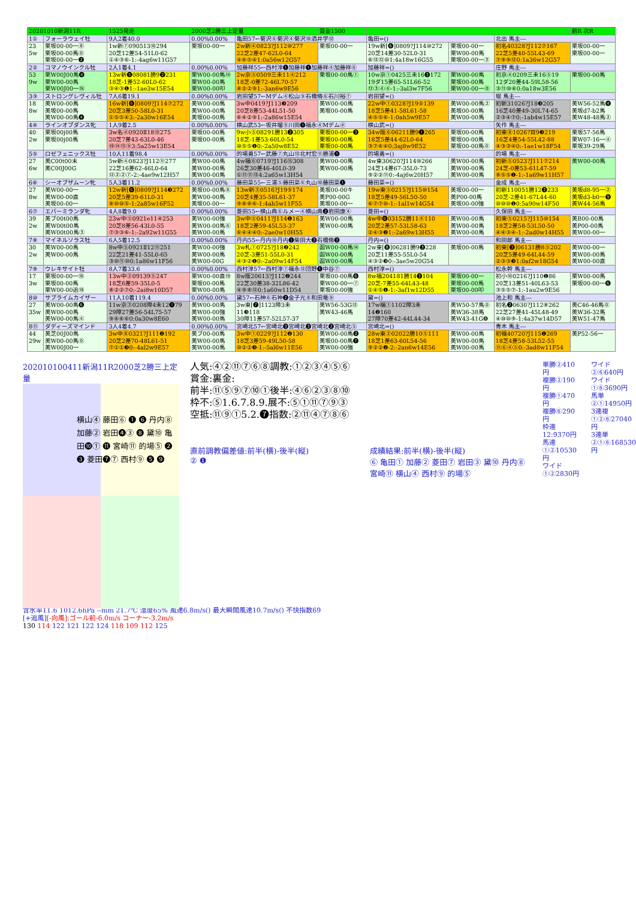| 20201010新潟11R | | 1525発走 | 2000芝2勝三上定量 | | 賞金1500 | | | | 前R 次R |
| 1① | フォーラウェイ牡 | 9人2着40.0 | 0.00%0.00% | 亀田57←菊沢⑥菊沢④菊沢⑩酒井学⑫ | | 亀田=() | | 北出 馬主--- | |
| 23 5w | 栗坂00-00一⑧ 栗坂00-00馬⓪ 栗坂00-00一❷ | 1w新⑦090513⑩294 20芝12差54-51L0-62 ①④③⑥-1:-4ag6w11G57 | 栗坂00-00一 | 2w新④0823?J112⑩277 22芝2差47-62L0-64 ④⑥⑤④1:0a56w12G57 | 栗坂00-00一 | 19w新[❻]0809?J114⑩272 20芝14差30-52L0-31 ⑥⑬⑫⑩1:4a18w16G55 | 栗坂00-00一 栗W00-00馬 栗坂00-00一③ | 初名40328?J112⑦167 22芝5差40-55L43-69 ⑦⑨⑨⑫0:1a36w12G57 | 栗坂00-00一 栗坂00-00一 |
| 2② | コマノウインクル牡 | 2人1着4.1 | 0.00%0.00% | 加藤祥55←西村淳❶加藤祥❶加藤祥④加藤祥⑥ | | 加藤祥=() | | 庄野 馬主--- | |
| 53 9w | 栗W00J00馬❹ 栗W00-00馬 栗W00J00一⑯ | 13w新❺08081勝9❷231 18芝-1差52-60L0-62 ③④③❶1:-1ae3w15E54 | 栗W00-00馬⑭ 栗W00-00馬 栗W00-00叩 | 2w京⑤0509三未11④212 18芝-0差72-46L70-57 ⑧②②⑨1:-3an6w9E56 | 栗坂00-00馬① | 10w京①0425三未16❸172 19ダ15差65-51L66-52 ⑫③④④-1:-3al3w7F56 | 栗W00-00馬 栗坂00-00馬 栗W00-00一⓪ | 初京④0209三未16⑤19 12ダ20差44-59L58-56 ③⑪⑩⑥0:0a18w3E56 | 栗坂00-00馬 |
| 3③ | ストロングレヴィル牡 | 7人6着19.1 | 0.00%0.00% | 岩田望57←Mデム④松山⑨石橋脩⑥石川裕⑦ | | 岩田望=() | | 堀 馬主--- | |
| 18 8w | 美W00-00馬 美坂00-00馬 美W00-00馬❹ | 16w新[❻]0809?J114⑦272 20芝3差50-58L0-31 ①⑤⑤④3:-2a30w16E54 | 美W00-00馬 美W00-00馬 美坂00-00馬 | 3w中0419?J113❸209 20芝8差53-44L51-50 ⑥④②⑨1:-2a86w15E54 | 美W00-00馬 美坂00-00馬 | 22w中①0328?J19⑤139 18芝5差41-58L61-58 ④⑤⑤⑥-1:0ah5w9E57 | 美W00-00馬② 美坂00-00馬 美W00-00馬 | 初新31026?J18❸205 16芝40差49-30L74-65 ②③④⑦0:-1ab4w15E57 | 美W56-52馬❹ 美坂d7-b2馬 美W48-48馬② |
| 4④ | ラインオブダンス牝 | 1人9着2.5 | 0.00%0.00% | 横山武53←坂井瑠⑨川田❶福永④Mデム④ | | 横山武=() | | 矢作 馬主--- | |
| 40 2w | 栗坂00j00馬 栗坂00j00馬 | 3w名④0920Ⅱ18⑬275 20芝7差43-63L0-46 ⑱⑭⑬⑨3:5a25w13E54 | 栗坂00-00馬 栗坂00-00馬 | 9w小⑤08291勝13❷305 18芝-1差53-60L0-54 ⑩⑤⑤❶0:-2a50w8E52 | 栗坂00-00一❸ 栗坂00-00馬 栗坂00-00馬 | 34w阪⑥06211勝9❶265 18芝5差44-62L0-64 ③⑦⑥④0:3aj8w9E52 | 栗坂00-00馬 栗坂00-00馬 栗坂00-00馬⓪ | 初東⑧1026?Ⅲ9❸219 16芝4差54-55L42-88 ④③③④0:-1ae1w18F54 | 栗坂57-56馬 栗W07-16一④ 栗坂39-29馬 |
| 5⑤ | ロゼフェニックス牡 | 10人11着98.4 | 0.00%0.00% | 的場勇57←武藤⑦丸山⑬北村宏⑪勝浦❶ | | 的場勇=() | | 的場 馬主--- | |
| 27 6w | 美C00t00末 美C00J00G | 5w新④0823?J112⑪277 22芝16差62-46L0-64 ⑫②②⑦-2:-4ae9w12H57 | 美W00-00馬 美W00-00馬 美W00-00馬 | 4w福⑥0719?J116⑮308 26芝30差46-40L0-39 ①⑪⑪⑬4:2a65w13H54 | 美W00-00馬 美W00-00馬 | 4w東30620?J114⑩266 24芝14差67-35L0-73 ⑨②②⑪0:-4aj6w20H57 | 美W00-00馬 美W00-00馬 美W00-00馬 | 初新⑤0523?J111⑦214 24芝-0差53-61L47-59 ⑧⑤⑤❶-1:-1a69w11H57 | 美W00-00馬 |
| 6⑥ | シーオブザムーン牝 | 5人3着11.2 | 0.00%0.00% | 藤田菜55←三浦⑤藤田菜⑥丸山⑩藤田菜❶ | | 藤田菜=() | | 金成 馬主--- | |
| 27 8w | 美W00-00一 美W00-00直 美坂00-00一 | 12w新[❻]0809?J114❸272 20芝5差39-61L0-31 ⑧⑩⑩⑤-1:2a85w16F52 | 美坂00-00馬⑧ 美W00-00馬 美坂00-00一 | 13w新③0516?J19⑤174 20芝4差35-58L61-37 ⑨⑧⑧⑥-1:4ah5w11F55 | 美坂00-00キ 美P00-00G 美坂00-00一 | 19w東⑤0215?J115⑩154 18芝5差49-56L50-50 ⑥⑦⑦⑩-1:-1al1w14G54 | 美坂00-00一 美P00-00馬 美坂00-00強 | 初新110051勝12❷233 20芝-2差41-67L44-60 ⑩⑩⑩❶0:5a90w14F50 | 美坂d8-95一② 美坂d3-b0一❾ 美W44-56馬 |
| 6⑦ | エバーミランダ牝 | 4人8着9.0 | 0.00%0.00% | 菱田55←横山典⑥ルメー④横山典❷岩田康④ | | 菱田=() | | 久保田 馬主--- | |
| 39 2w | 美ブ00t00馬 美W00t00馬 美W00t00馬③ | 23w中⑤0921e11④253 20芝8差56-43L0-55 ⑦③③⑥-1:-2a92w11G55 | 美W00-00強 美W00-00馬⑥ 美W00-00馬 | 3w中⑤0411?J114❶163 18芝2差59-45L53-37 ⑥④④④0:-2ae0w10H55 | 美W00-00馬 美W00-00馬 | 4w中❻03152勝11④110 20芝2差57-53L58-63 ②④③❷1:-2a69w13H55 | 美W00-00馬 美W00-00馬 美W00-00馬 | 初東⑤0215?J115⑩154 18芝2差58-53L50-50 ④④③④-1:-2ad0w14H55 | 美B00-00馬 美P00-00馬 美W00-00一 |
| 7⑧ | マイネルソラス牡 | 6人5着12.5 | 0.00%0.00% | 丹内55←丹内⑩丹内❶柴田大❸石橋脩❸ | | 丹内=() | | 和田郎 馬主--- | |
| 30 2w | 美W00-00馬 美W00-00馬 | 8w中⑤0921Ⅱ12⑪251 22芝21差41-55L0-65 ③⑩⑪⑩0:1a86w11F56 | 美W00-00強 美W00-00馬 美W00-00G | 3w札①0725?J18❷242 20芝-3差51-55L0-31 ④③②❶0:-2a09w14F54 | 函W00-00馬⑭ 函W00-00馬 函W00-00馬 | 2w東[❽]06281勝9❸228 20芝11差55-55L0-54 ④③②❸0:-3ae5w20G54 | 美坂00-00馬 | 初東[❸]06131勝8⑤202 20芝5差49-64L44-59 ②③③❸1:0af2w18G54 | 美W00-00一 美W00-00馬 美W00-00直 |
| 7⑨ | ウレキサイト牡 | 8人7着33.6 | 0.00%0.00% | 西村淳57←西村淳⑦福永⑫団野❶中谷⑦ | | 西村淳=() | | 松永幹 馬主--- | |
| 17 3w | 栗坂00-00一⑩ 栗坂00-00馬 栗W00-00追⑱ | 13w中②09139⑤247 18芝6差59-35L0-5 ⑧②②⑦0:-2ai8w10D57 | 栗W00-00直⑲ 栗坂00-00馬 栗W00-00馬 | 8w阪20613?J112❷244 22芝30差38-32L86-42 ④⑨⑧⑫0:1a60w11D54 | 栗坂00-00馬❻ 栗W00-00一⑦ 栗坂00-00強 | 8w福204181勝14❸104 20芝-7差55-64L43-48 ①④⑤❶-1:-3af1w12D55 | 栗坂00-00一 栗坂00-00馬 栗坂00-00叩 | 初小⑩0216?J110❶86 20芝13差51-40L63-53 ③⑤⑤⑦-1:-1au2w9E56 | 栗W00-00馬 栗坂00-00一❻ |
| 8⑩ | サブライムカイザー | 11人10着119.4 | 0.00%0.00% | 黛57←石神⑥石神❷金子光⑧和田竜⑨ | | 黛=() | | 池上和 馬主--- | |
| 27 35w | 美W00-00馬❻ 美W00-00馬 美W00-00馬④ | 11w京③0208障4未12❶79 29障27差56-54L75-57 ⑨⑥⑥⑥0:0a30w8E60 | 美W00-00馬 美W00-00強 美W00-00馬 | 3w東[❼]1123障3未 11❸118 30障11差57-52L57-37 | 美W56-53G⑫ 美W43-46馬 | 17w福①1102障3未 14❷160 27障70差42-44L44-34 | 美W50-57馬⓪ 美W36-38馬 美W43-41G❽ | 初名❷0630?J112⑧262 22芝27差41-45L48-49 ④⑩⑩⑨-1:4a37w14D57 | 美C46-46馬⓪ 美W36-32馬 美W51-47馬 |
| 8⑪ | ダディーズマインド | 3人4着4.7 | 0.00%0.00% | 宮崎北57←宮崎北❸宮崎北❸宮崎北❷宮崎北⑤ | | 宮崎北=() | | 青木 馬主--- | |
| 44 29w | 美芝00J00馬 美W00-00馬⓪ 美W00J00一 | 3w中⑧0321?J111❷192 20芝2差70-48L61-51 ⑦①①❸0:-4al2w9E57 | 美ブ00-00馬 美W00-00馬 美W00-00馬 | 3w中①0229?J112❷130 18芝3差59-49L50-58 ⑩②②❸-1:-5al6w11E56 | 美W00-00馬❷ 美坂00-00馬❼ 美W00-00強 | 28w東②02022勝10⑤111 18芝1差63-60L54-56 ⑨②②❷-2:-2an6w14E56 | 美W00-00馬 美W00-00馬 美W00-00馬 | 初福40720?J115❶269 18芝4差58-53L52-55 ⑪⑥④⑤0:-3ad8w11F54 | 美P52-56一 |
202010100411新潟11R2000芝2勝三上定量
横山④ 藤田⑥ ❶ ❻ 丹内⑧ 加藤② 岩田❹③ ❽ 黛⑩ 亀田❿① ⓫ 宮崎⑪ 的場⑤ ❷ ❸ 菱田❼⑦ 西村⑨ ❺ ❾
人気:④②⑪⑦⑥⑧調教:①②③④⑤⑥
賞金:裏金:
前半:⑪⑤⑨⑦⑩①後半:④⑥②③⑧⑩
枠不:⑤1.6.7.8.9.展不:⑤①⑪⑦⑨③
空抵:⑪⑨①5.2.❼指数:②⑪④⑦⑧⑥
直前調教偏差値:前半(横)-後半(縦)
② ❶
成績結果:前半(横)-後半(縦)
⑥ 亀田① 加藤② 菱田⑦ 岩田③ 黛⑩ 丹内⑧ 宮崎⑪ 横山④ 西村⑨ 的場⑤
単勝②410円
複勝②190円
複勝①470円
複勝⑥290円
枠連12:9370円
馬連①②10530円
ワイド①②2830円
ワイド②⑥640円
ワイド①⑥3690円
馬単②①14950円
3連複①②⑥27040円
3連単②①⑥168530円
含水率11.6 1012.6hPa --mm 21.7℃ 湿度65% 風速6.8m/s() 最大瞬間風速10.7m/s() 不快指数69
[+追風][-向風]:ゴール前-6.0m/s コーナー-3.2m/s
130 114 122 121 122 124 118 109 112 125